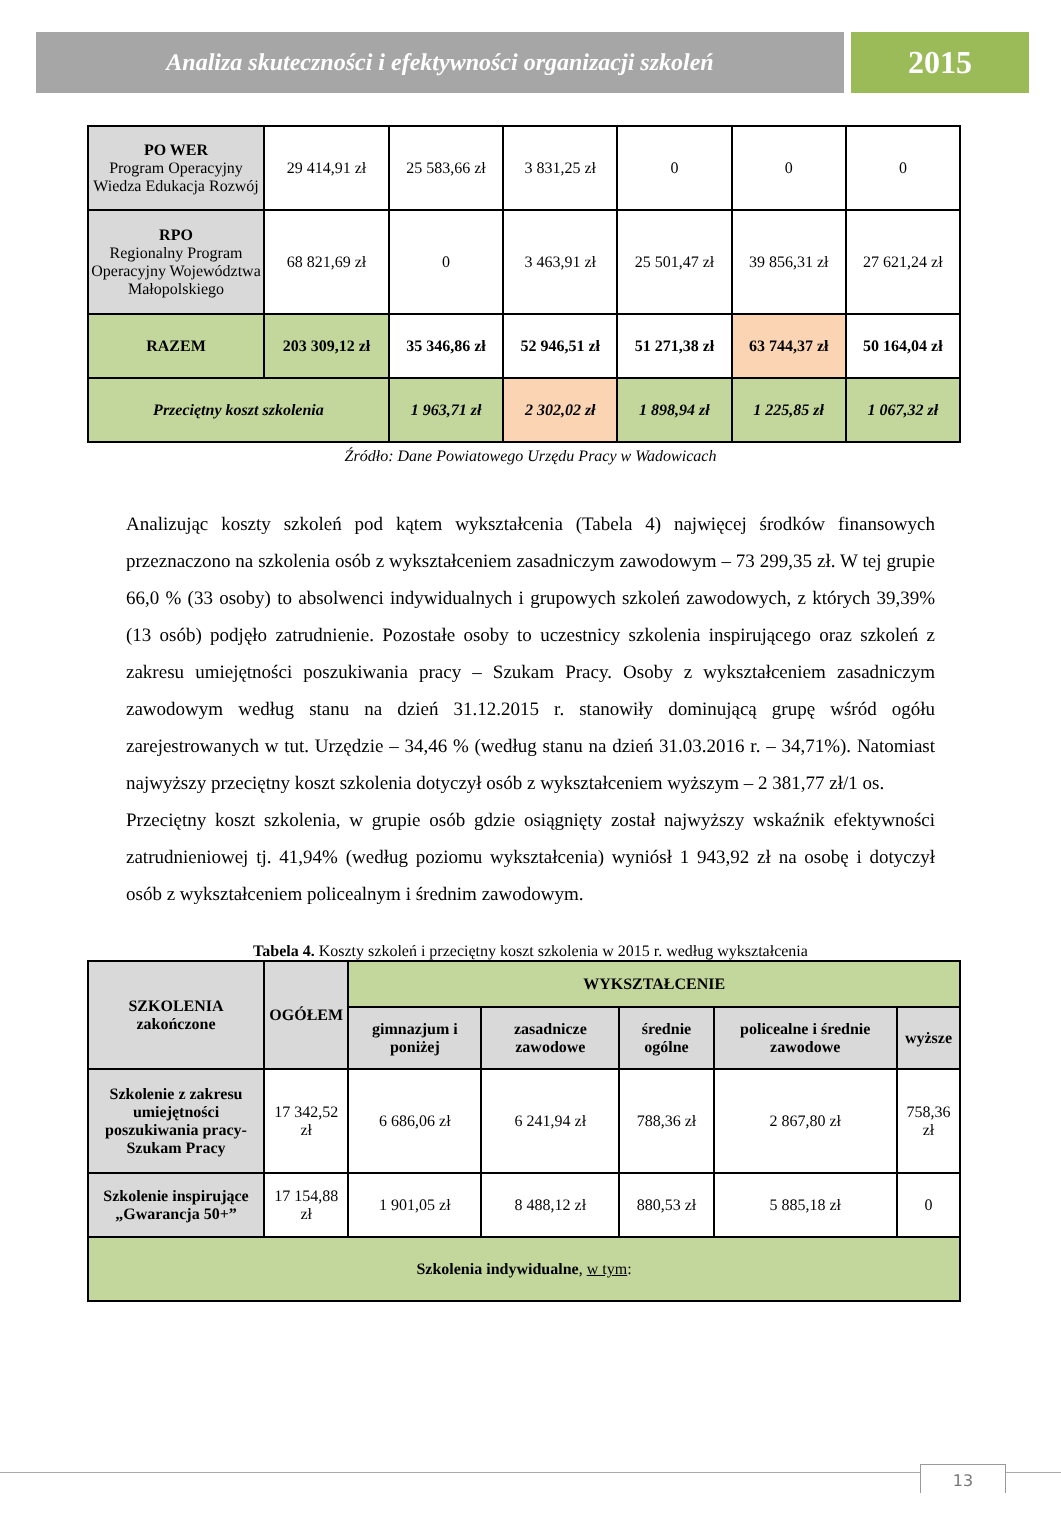Analiza skuteczności i efektywności organizacji szkoleń
2015
| PO WER Program Operacyjny Wiedza Edukacja Rozwój | 29 414,91 zł | 25 583,66 zł | 3 831,25 zł | 0 | 0 | 0 |
| RPO Regionalny Program Operacyjny Województwa Małopolskiego | 68 821,69 zł | 0 | 3 463,91 zł | 25 501,47 zł | 39 856,31 zł | 27 621,24 zł |
| RAZEM | 203 309,12 zł | 35 346,86 zł | 52 946,51 zł | 51 271,38 zł | 63 744,37 zł | 50 164,04 zł |
| Przeciętny koszt szkolenia | | 1 963,71 zł | 2 302,02 zł | 1 898,94 zł | 1 225,85 zł | 1 067,32 zł |
Źródło: Dane Powiatowego Urzędu Pracy w Wadowicach
Analizując koszty szkoleń pod kątem wykształcenia (Tabela 4) najwięcej środków finansowych przeznaczono na szkolenia osób z wykształceniem zasadniczym zawodowym – 73 299,35 zł. W tej grupie 66,0 % (33 osoby) to absolwenci indywidualnych i grupowych szkoleń zawodowych, z których 39,39% (13 osób) podjęło zatrudnienie. Pozostałe osoby to uczestnicy szkolenia inspirującego oraz szkoleń z zakresu umiejętności poszukiwania pracy – Szukam Pracy. Osoby z wykształceniem zasadniczym zawodowym według stanu na dzień 31.12.2015 r. stanowiły dominującą grupę wśród ogółu zarejestrowanych w tut. Urzędzie – 34,46 % (według stanu na dzień 31.03.2016 r. – 34,71%). Natomiast najwyższy przeciętny koszt szkolenia dotyczył osób z wykształceniem wyższym – 2 381,77 zł/1 os.
Przeciętny koszt szkolenia, w grupie osób gdzie osiągnięty został najwyższy wskaźnik efektywności zatrudnieniowej tj. 41,94% (według poziomu wykształcenia) wyniósł 1 943,92 zł na osobę i dotyczył osób z wykształceniem policealnym i średnim zawodowym.
Tabela 4. Koszty szkoleń i przeciętny koszt szkolenia w 2015 r. według wykształcenia
| SZKOLENIA zakończone | OGÓŁEM | WYKSZTAŁCENIE | | | | |
| --- | --- | --- | --- | --- | --- | --- |
| | | gimnazjum i poniżej | zasadnicze zawodowe | średnie ogólne | policealne i średnie zawodowe | wyższe |
| Szkolenie z zakresu umiejętności poszukiwania pracy- Szukam Pracy | 17 342,52 zł | 6 686,06 zł | 6 241,94 zł | 788,36 zł | 2 867,80 zł | 758,36 zł |
| Szkolenie inspirujące „Gwarancja 50+” | 17 154,88 zł | 1 901,05 zł | 8 488,12 zł | 880,53 zł | 5 885,18 zł | 0 |
| Szkolenia indywidualne , w tym : | | | | | | |
13